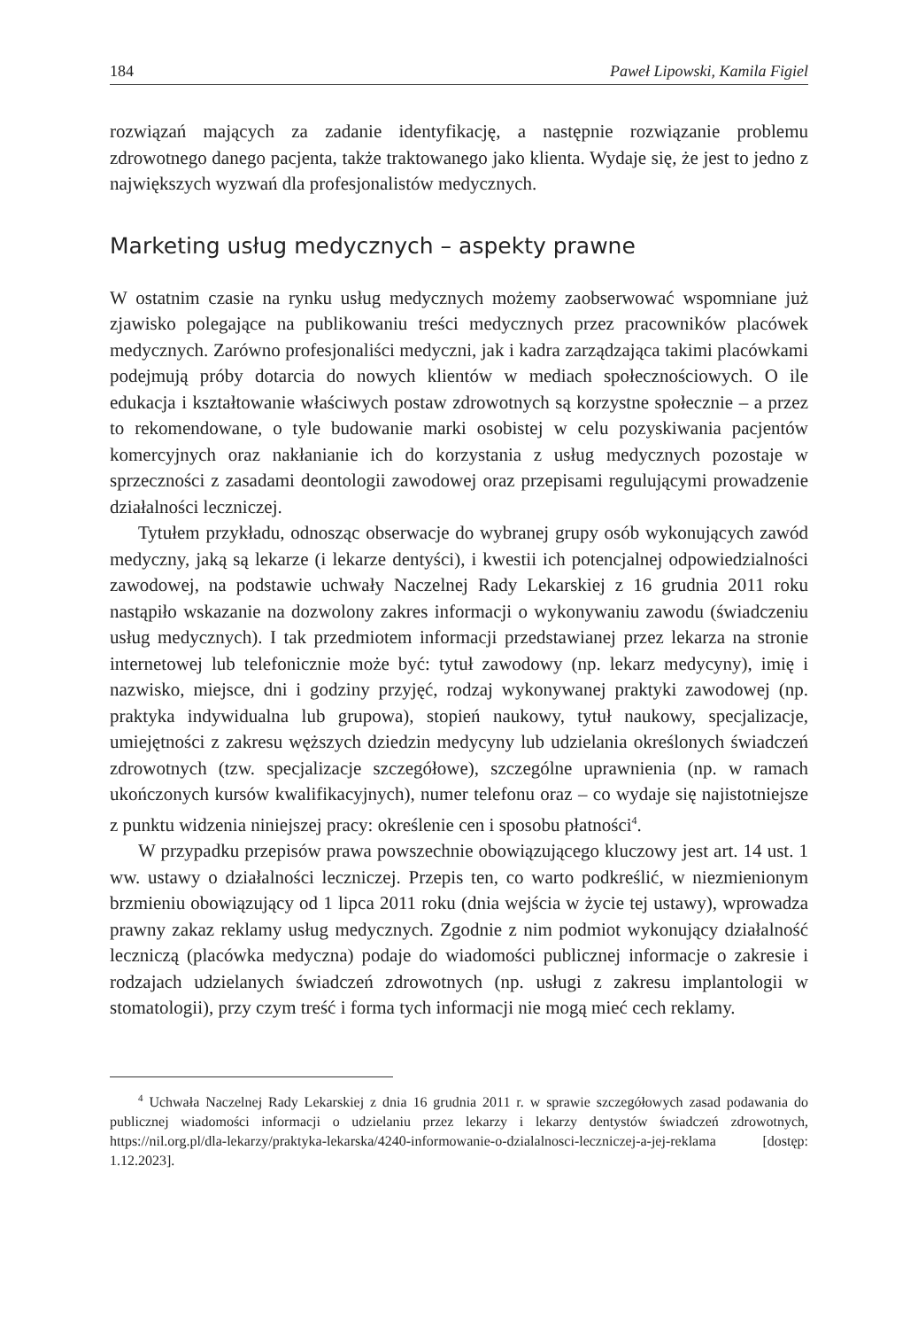184 Paweł Lipowski, Kamila Figiel
rozwiązań mających za zadanie identyfikację, a następnie rozwiązanie problemu zdrowotnego danego pacjenta, także traktowanego jako klienta. Wydaje się, że jest to jedno z największych wyzwań dla profesjonalistów medycznych.
Marketing usług medycznych – aspekty prawne
W ostatnim czasie na rynku usług medycznych możemy zaobserwować wspomniane już zjawisko polegające na publikowaniu treści medycznych przez pracowników placówek medycznych. Zarówno profesjonaliści medyczni, jak i kadra zarządzająca takimi placówkami podejmują próby dotarcia do nowych klientów w mediach społecznościowych. O ile edukacja i kształtowanie właściwych postaw zdrowotnych są korzystne społecznie – a przez to rekomendowane, o tyle budowanie marki osobistej w celu pozyskiwania pacjentów komercyjnych oraz nakłanianie ich do korzystania z usług medycznych pozostaje w sprzeczności z zasadami deontologii zawodowej oraz przepisami regulującymi prowadzenie działalności leczniczej.
Tytułem przykładu, odnosząc obserwacje do wybranej grupy osób wykonujących zawód medyczny, jaką są lekarze (i lekarze dentyści), i kwestii ich potencjalnej odpowiedzialności zawodowej, na podstawie uchwały Naczelnej Rady Lekarskiej z 16 grudnia 2011 roku nastąpiło wskazanie na dozwolony zakres informacji o wykonywaniu zawodu (świadczeniu usług medycznych). I tak przedmiotem informacji przedstawianej przez lekarza na stronie internetowej lub telefonicznie może być: tytuł zawodowy (np. lekarz medycyny), imię i nazwisko, miejsce, dni i godziny przyjęć, rodzaj wykonywanej praktyki zawodowej (np. praktyka indywidualna lub grupowa), stopień naukowy, tytuł naukowy, specjalizacje, umiejętności z zakresu węższych dziedzin medycyny lub udzielania określonych świadczeń zdrowotnych (tzw. specjalizacje szczegółowe), szczególne uprawnienia (np. w ramach ukończonych kursów kwalifikacyjnych), numer telefonu oraz – co wydaje się najistotniejsze z punktu widzenia niniejszej pracy: określenie cen i sposobu płatności<sup>4</sup>.
W przypadku przepisów prawa powszechnie obowiązującego kluczowy jest art. 14 ust. 1 ww. ustawy o działalności leczniczej. Przepis ten, co warto podkreślić, w niezmienionym brzmieniu obowiązujący od 1 lipca 2011 roku (dnia wejścia w życie tej ustawy), wprowadza prawny zakaz reklamy usług medycznych. Zgodnie z nim podmiot wykonujący działalność leczniczą (placówka medyczna) podaje do wiadomości publicznej informacje o zakresie i rodzajach udzielanych świadczeń zdrowotnych (np. usługi z zakresu implantologii w stomatologii), przy czym treść i forma tych informacji nie mogą mieć cech reklamy.
<sup>4</sup> Uchwała Naczelnej Rady Lekarskiej z dnia 16 grudnia 2011 r. w sprawie szczegółowych zasad podawania do publicznej wiadomości informacji o udzielaniu przez lekarzy i lekarzy dentystów świadczeń zdrowotnych, https://nil.org.pl/dla-lekarzy/praktyka-lekarska/4240-informowanie-o-dzialalnosci-leczniczej-a-jej-reklama [dostęp: 1.12.2023].